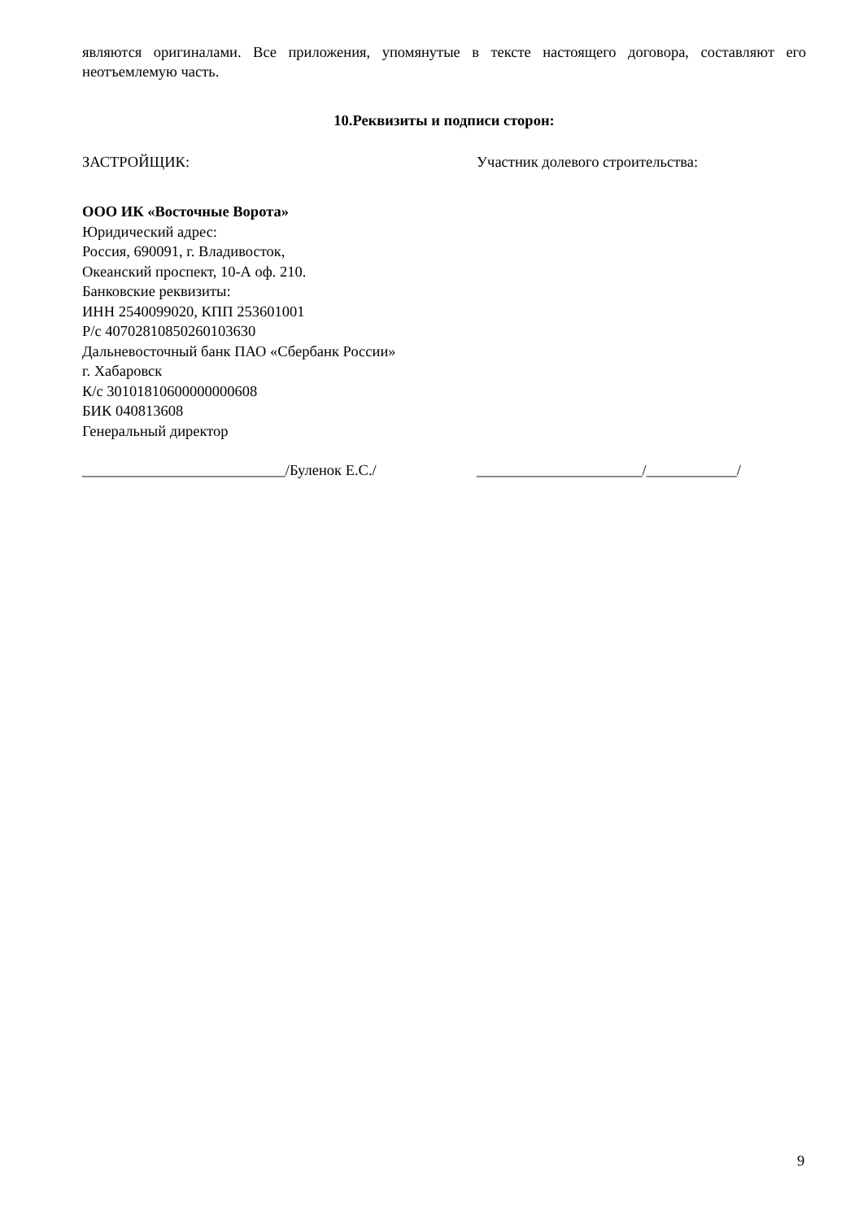являются оригиналами. Все приложения, упомянутые в тексте настоящего договора, составляют его неотъемлемую часть.
10.Реквизиты и подписи сторон:
ЗАСТРОЙЩИК: Участник долевого строительства:
ООО ИК «Восточные Ворота»
Юридический адрес:
Россия, 690091, г. Владивосток,
Океанский проспект, 10-А оф. 210.
Банковские реквизиты:
ИНН 2540099020, КПП 253601001
Р/с 40702810850260103630
Дальневосточный банк ПАО «Сбербанк России»
г. Хабаровск
К/с 30101810600000000608
БИК 040813608
Генеральный директор
___________________________/Буленок Е.С./ ______________________/____________/
9